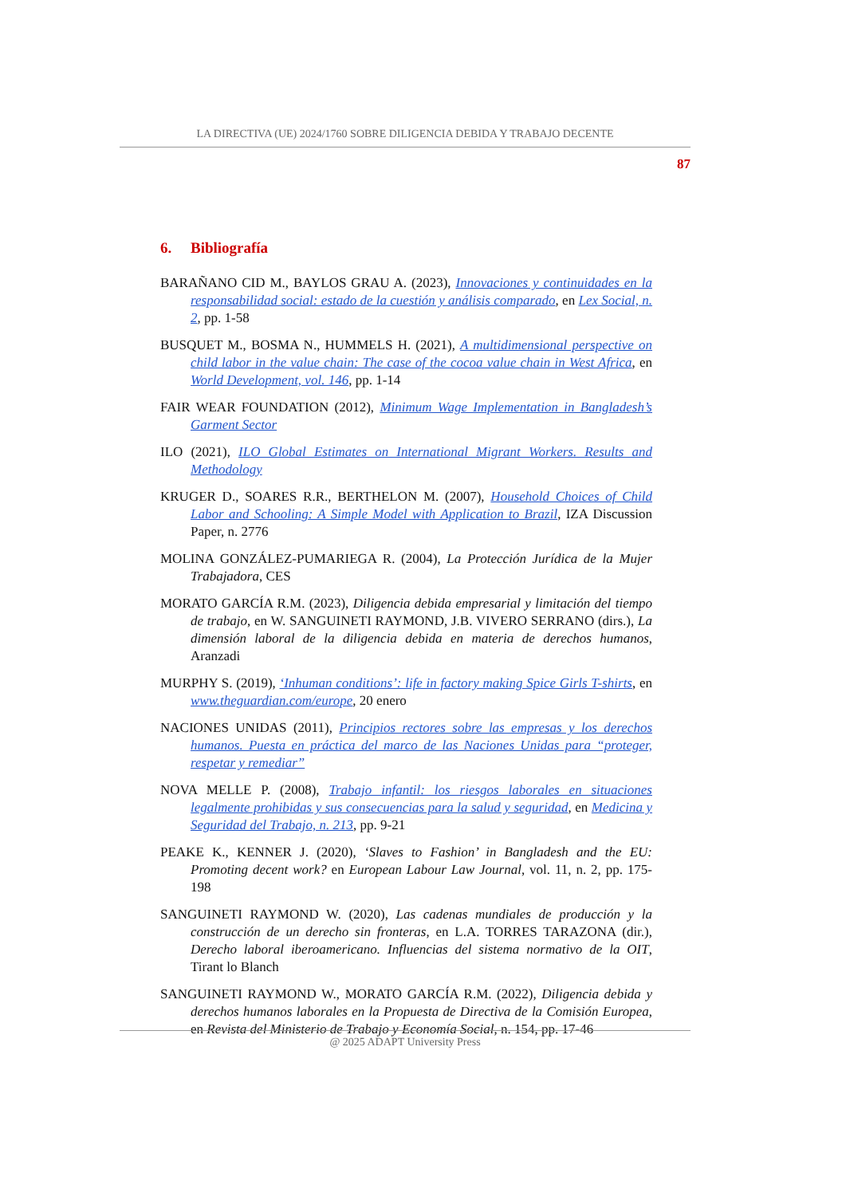LA DIRECTIVA (UE) 2024/1760 SOBRE DILIGENCIA DEBIDA Y TRABAJO DECENTE
87
6. Bibliografía
BARAÑANO CID M., BAYLOS GRAU A. (2023), Innovaciones y continuidades en la responsabilidad social: estado de la cuestión y análisis comparado, en Lex Social, n. 2, pp. 1-58
BUSQUET M., BOSMA N., HUMMELS H. (2021), A multidimensional perspective on child labor in the value chain: The case of the cocoa value chain in West Africa, en World Development, vol. 146, pp. 1-14
FAIR WEAR FOUNDATION (2012), Minimum Wage Implementation in Bangladesh’s Garment Sector
ILO (2021), ILO Global Estimates on International Migrant Workers. Results and Methodology
KRUGER D., SOARES R.R., BERTHELON M. (2007), Household Choices of Child Labor and Schooling: A Simple Model with Application to Brazil, IZA Discussion Paper, n. 2776
MOLINA GONZÁLEZ-PUMARIEGA R. (2004), La Protección Jurídica de la Mujer Trabajadora, CES
MORATO GARCÍA R.M. (2023), Diligencia debida empresarial y limitación del tiempo de trabajo, en W. SANGUINETI RAYMOND, J.B. VIVERO SERRANO (dirs.), La dimensión laboral de la diligencia debida en materia de derechos humanos, Aranzadi
MURPHY S. (2019), ‘Inhuman conditions’: life in factory making Spice Girls T-shirts, en www.theguardian.com/europe, 20 enero
NACIONES UNIDAS (2011), Principios rectores sobre las empresas y los derechos humanos. Puesta en práctica del marco de las Naciones Unidas para “proteger, respetar y remediar”
NOVA MELLE P. (2008), Trabajo infantil: los riesgos laborales en situaciones legalmente prohibidas y sus consecuencias para la salud y seguridad, en Medicina y Seguridad del Trabajo, n. 213, pp. 9-21
PEAKE K., KENNER J. (2020), ‘Slaves to Fashion’ in Bangladesh and the EU: Promoting decent work? en European Labour Law Journal, vol. 11, n. 2, pp. 175-198
SANGUINETI RAYMOND W. (2020), Las cadenas mundiales de producción y la construcción de un derecho sin fronteras, en L.A. TORRES TARAZONA (dir.), Derecho laboral iberoamericano. Influencias del sistema normativo de la OIT, Tirant lo Blanch
SANGUINETI RAYMOND W., MORATO GARCÍA R.M. (2022), Diligencia debida y derechos humanos laborales en la Propuesta de Directiva de la Comisión Europea, en Revista del Ministerio de Trabajo y Economía Social, n. 154, pp. 17-46
@ 2025 ADAPT University Press